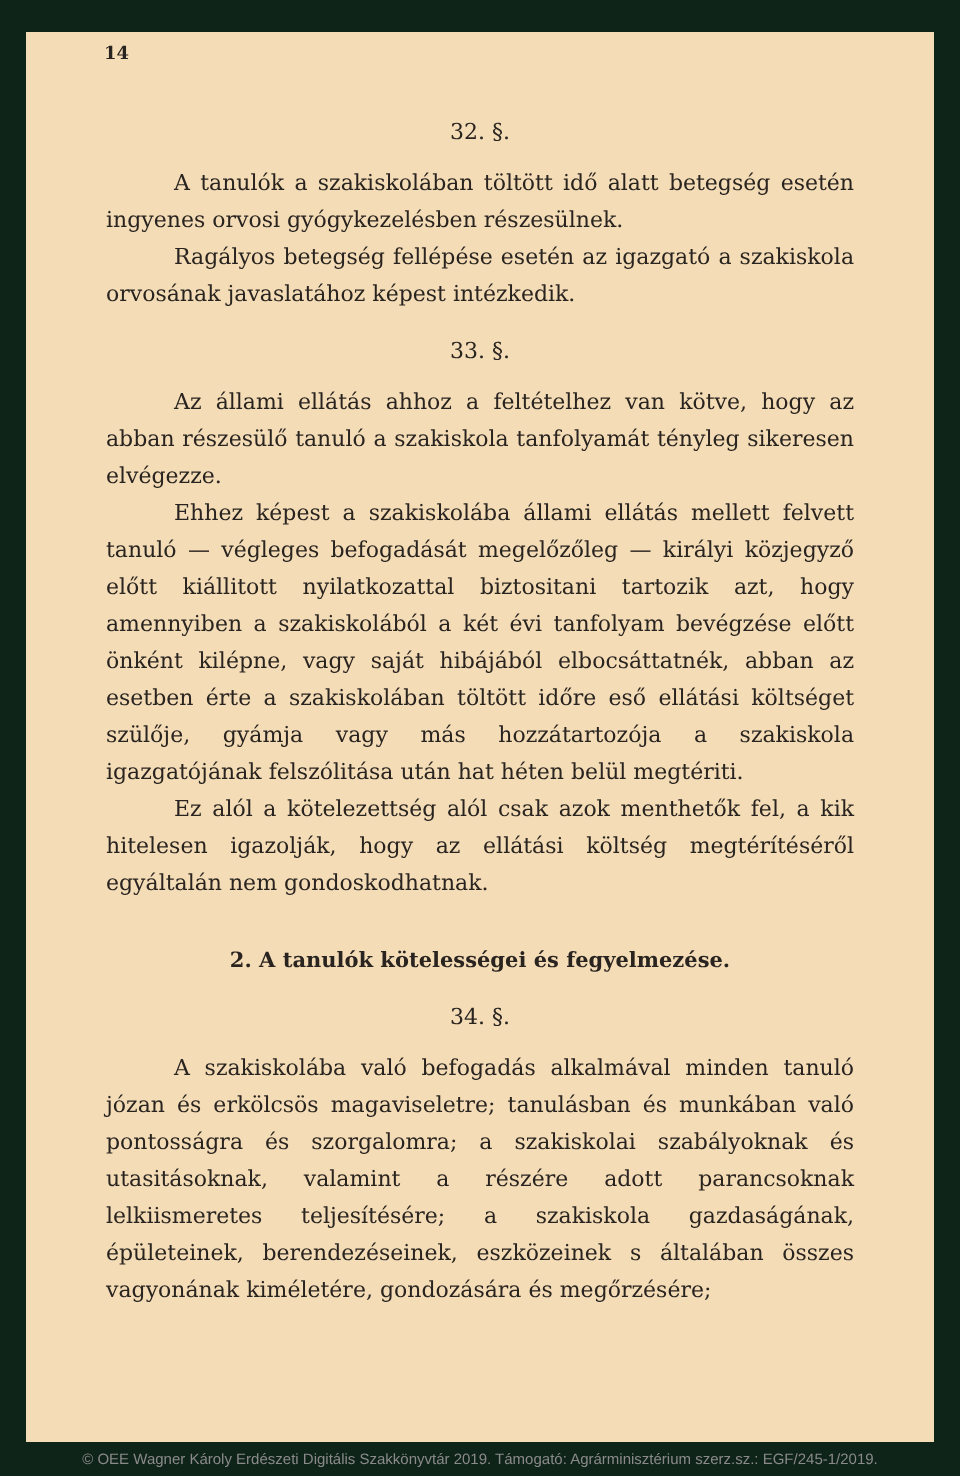14
32. §.
A tanulók a szakiskolában töltött idő alatt betegség esetén ingyenes orvosi gyógykezelésben részesülnek.
Ragályos betegség fellépése esetén az igazgató a szakiskola orvosának javaslatához képest intézkedik.
33. §.
Az állami ellátás ahhoz a feltételhez van kötve, hogy az abban részesülő tanuló a szakiskola tanfolyamát tényleg sikeresen elvégezze.
Ehhez képest a szakiskolába állami ellátás mellett felvett tanuló — végleges befogadását megelőzőleg — királyi közjegyző előtt kiállitott nyilatkozattal biztositani tartozik azt, hogy amennyiben a szakiskolából a két évi tanfolyam bevégzése előtt önként kilépne, vagy saját hibájából elbocsáttatnék, abban az esetben érte a szakiskolában töltött időre eső ellátási költséget szülője, gyámja vagy más hozzátartozója a szakiskola igazgatójának felszólitása után hat héten belül megtériti.
Ez alól a kötelezettség alól csak azok menthetők fel, a kik hitelesen igazolják, hogy az ellátási költség megtérítéséről egyáltalán nem gondoskodhatnak.
2. A tanulók kötelességei és fegyelmezése.
34. §.
A szakiskolába való befogadás alkalmával minden tanuló józan és erkölcsös magaviseletre; tanulásban és munkában való pontosságra és szorgalomra; a szakiskolai szabályoknak és utasitásoknak, valamint a részére adott parancsoknak lelkiismeretes teljesítésére; a szakiskola gazdaságának, épületeinek, berendezéseinek, eszközeinek s általában összes vagyonának kiméletére, gondozására és megőrzésére;
© OEE Wagner Károly Erdészeti Digitális Szakkönyvtár 2019. Támogató: Agrárminisztérium szerz.sz.: EGF/245-1/2019.